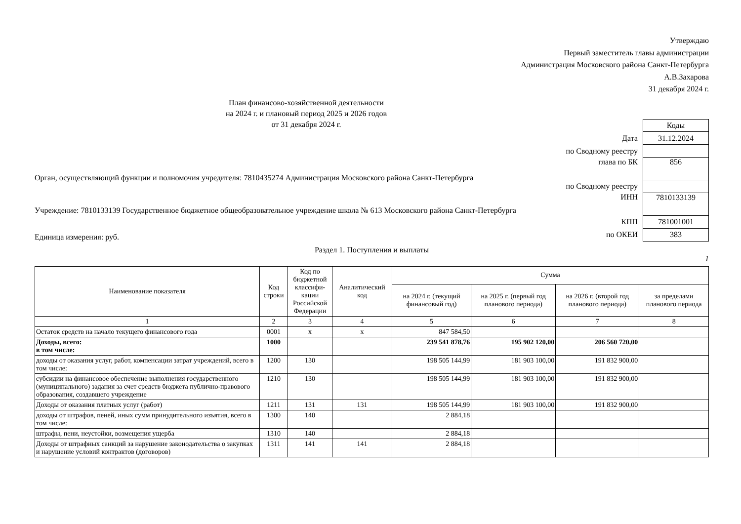Утверждаю
Первый заместитель главы администрации
Администрация Московского района Санкт-Петербурга
А.В.Захарова
31 декабря 2024 г.
План финансово-хозяйственной деятельности
на 2024 г. и плановый период 2025 и 2026 годов
от 31 декабря 2024 г.
Орган, осуществляющий функции и полномочия учредителя: 7810435274 Администрация Московского района Санкт-Петербурга
Учреждение: 7810133139 Государственное бюджетное общеобразовательное учреждение школа № 613 Московского района Санкт-Петербурга
Единица измерения: руб.
| | Коды |
| Дата | 31.12.2024 |
| по Сводному реестру | |
| глава по БК | 856 |
| по Сводному реестру | |
| ИНН | 7810133139 |
| КПП | 781001001 |
| по ОКЕИ | 383 |
Раздел 1. Поступления и выплаты
1
| Наименование показателя | Код строки | Код по бюджетной классифи-кации Российской Федерации | Аналитический код | Сумма | | | |
| --- | --- | --- | --- | --- | --- | --- | --- |
| | | | | на 2024 г. (текущий финансовый год) | на 2025 г. (первый год планового периода) | на 2026 г. (второй год планового периода) | за пределами планового периода |
| 1 | 2 | 3 | 4 | 5 | 6 | 7 | 8 |
| Остаток средств на начало текущего финансового года | 0001 | x | x | 847 584,50 | | | |
| Доходы, всего: в том числе: | 1000 | | | 239 541 878,76 | 195 902 120,00 | 206 560 720,00 | |
| доходы от оказания услуг, работ, компенсации затрат учреждений, всего в том числе: | 1200 | 130 | | 198 505 144,99 | 181 903 100,00 | 191 832 900,00 | |
| субсидии на финансовое обеспечение выполнения государственного (муниципального) задания за счет средств бюджета публично-правового образования, создавшего учреждение | 1210 | 130 | | 198 505 144,99 | 181 903 100,00 | 191 832 900,00 | |
| Доходы от оказания платных услуг (работ) | 1211 | 131 | 131 | 198 505 144,99 | 181 903 100,00 | 191 832 900,00 | |
| доходы от штрафов, пеней, иных сумм принудительного изъятия, всего в том числе: | 1300 | 140 | | 2 884,18 | | | |
| штрафы, пени, неустойки, возмещения ущерба | 1310 | 140 | | 2 884,18 | | | |
| Доходы от штрафных санкций за нарушение законодательства о закупках и нарушение условий контрактов (договоров) | 1311 | 141 | 141 | 2 884,18 | | | |